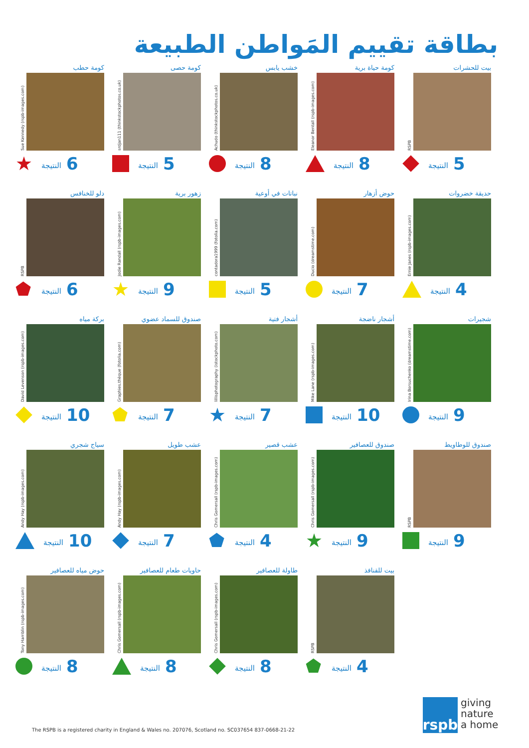بطاقة تقييم المَواطن الطبيعة
بيت للحشرات
RSPB
النتيجة 5
كومة حياة برية
Eleanor Bentall (rspb-images.com)
النتيجة 8
خشب يابس
Achudo (thinkstockphotos.co.uk)
النتيجة 8
كومة حصى
srdjan111 (thinkstockphotos.co.uk)
النتيجة 5
كومة حطب
Sue Kennedy (rspb-images.com)
★
النتيجة 6
حديقة خضروات
Ernie Janes (rspb-images.com)
النتيجة 4
حوض أزهار
Ducio (dreamstime.com)
النتيجة 7
نباتات في أوعية
contadora1999 (fotolia.com)
النتيجة 5
زهور برية
Jodie Randall (rspb-images.com)
★
النتيجة 9
دلو للخنافس
RSPB
⬟
النتيجة 6
شجيرات
Irina Borsuchenko (dreamstime.com)
النتيجة 9
أشجار ناضجة
Mike Lane (rspb-images.com)
النتيجة 10
أشجار فتية
lillisphotography (istockphoto.com)
★
النتيجة 7
صندوق للسماد عضوي
Graphies.thèque (fotolia.com)
⬟
النتيجة 7
بركة مياه
David Levenson (rspb-images.com)
النتيجة 10
صندوق للوطاويط
RSPB
النتيجة 9
صندوق للعصافير
Chris Gomersall (rspb-images.com)
★
النتيجة 9
عشب قصير
Chris Gomersall (rspb-images.com)
⬟
النتيجة 4
عشب طويل
Andy Hay (rspb-images.com)
النتيجة 7
سياج شجري
Andy Hay (rspb-images.com)
النتيجة 10
بيت للقنافذ
RSPB
⬟
النتيجة 4
طاولة للعصافير
Chris Gomersall (rspb-images.com)
النتيجة 8
حاويات طعام للعصافير
Chris Gomersall (rspb-images.com)
النتيجة 8
حوض مياه للعصافير
Tony Hamblin (rspb-images.com)
النتيجة 8
The RSPB is a registered charity in England & Wales no. 207076, Scotland no. SC037654 837-0668-21-22
rspb
giving
nature
a home